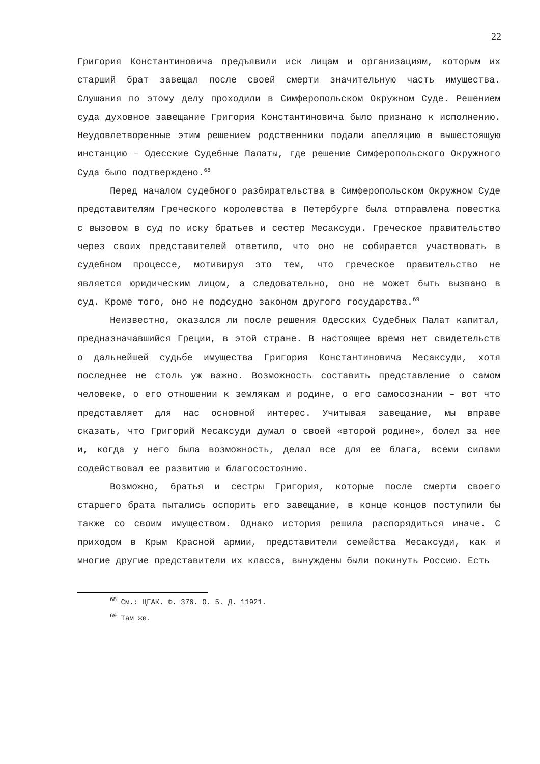22
Григория Константиновича предъявили иск лицам и организациям, которым их старший брат завещал после своей смерти значительную часть имущества. Слушания по этому делу проходили в Симферопольском Окружном Суде. Решением суда духовное завещание Григория Константиновича было признано к исполнению. Неудовлетворенные этим решением родственники подали апелляцию в вышестоящую инстанцию – Одесские Судебные Палаты, где решение Симферопольского Окружного Суда было подтверждено.<sup>68</sup>
Перед началом судебного разбирательства в Симферопольском Окружном Суде представителям Греческого королевства в Петербурге была отправлена повестка с вызовом в суд по иску братьев и сестер Месаксуди. Греческое правительство через своих представителей ответило, что оно не собирается участвовать в судебном процессе, мотивируя это тем, что греческое правительство не является юридическим лицом, а следовательно, оно не может быть вызвано в суд. Кроме того, оно не подсудно законом другого государства.<sup>69</sup>
Неизвестно, оказался ли после решения Одесских Судебных Палат капитал, предназначавшийся Греции, в этой стране. В настоящее время нет свидетельств о дальнейшей судьбе имущества Григория Константиновича Месаксуди, хотя последнее не столь уж важно. Возможность составить представление о самом человеке, о его отношении к землякам и родине, о его самосознании – вот что представляет для нас основной интерес. Учитывая завещание, мы вправе сказать, что Григорий Месаксуди думал о своей «второй родине», болел за нее и, когда у него была возможность, делал все для ее блага, всеми силами содействовал ее развитию и благосостоянию.
Возможно, братья и сестры Григория, которые после смерти своего старшего брата пытались оспорить его завещание, в конце концов поступили бы также со своим имуществом. Однако история решила распорядиться иначе. С приходом в Крым Красной армии, представители семейства Месаксуди, как и многие другие представители их класса, вынуждены были покинуть Россию. Есть
<sup>68</sup> См.: ЦГАК. Ф. 376. О. 5. Д. 11921.
<sup>69</sup> Там же.